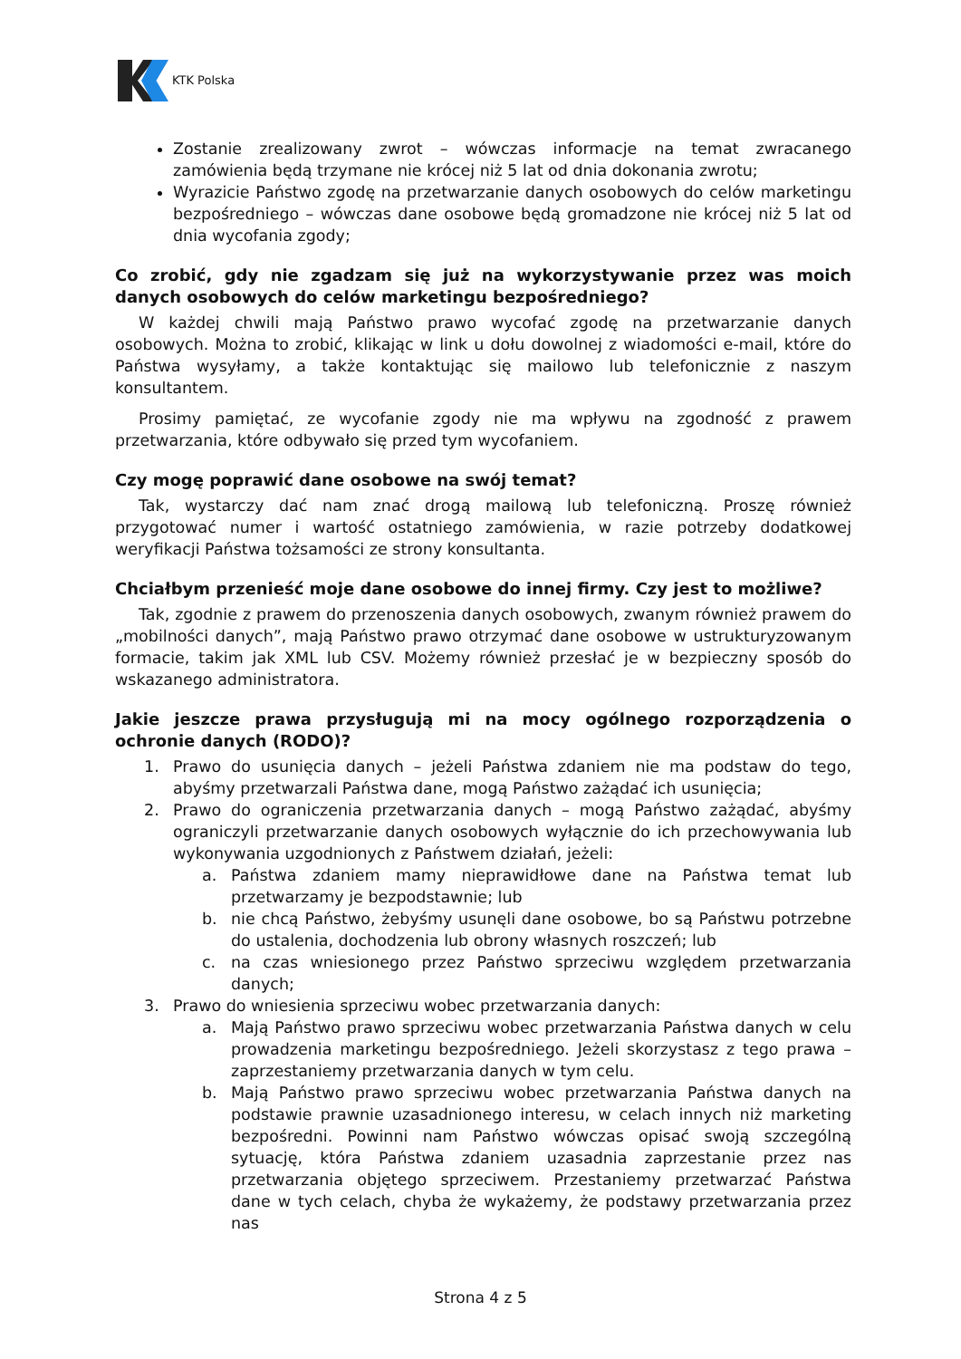KTK Polska
Zostanie zrealizowany zwrot – wówczas informacje na temat zwracanego zamówienia będą trzymane nie krócej niż 5 lat od dnia dokonania zwrotu;
Wyrazicie Państwo zgodę na przetwarzanie danych osobowych do celów marketingu bezpośredniego – wówczas dane osobowe będą gromadzone nie krócej niż 5 lat od dnia wycofania zgody;
Co zrobić, gdy nie zgadzam się już na wykorzystywanie przez was moich danych osobowych do celów marketingu bezpośredniego?
W każdej chwili mają Państwo prawo wycofać zgodę na przetwarzanie danych osobowych. Można to zrobić, klikając w link u dołu dowolnej z wiadomości e-mail, które do Państwa wysyłamy, a także kontaktując się mailowo lub telefonicznie z naszym konsultantem.
Prosimy pamiętać, ze wycofanie zgody nie ma wpływu na zgodność z prawem przetwarzania, które odbywało się przed tym wycofaniem.
Czy mogę poprawić dane osobowe na swój temat?
Tak, wystarczy dać nam znać drogą mailową lub telefoniczną. Proszę również przygotować numer i wartość ostatniego zamówienia, w razie potrzeby dodatkowej weryfikacji Państwa tożsamości ze strony konsultanta.
Chciałbym przenieść moje dane osobowe do innej firmy. Czy jest to możliwe?
Tak, zgodnie z prawem do przenoszenia danych osobowych, zwanym również prawem do „mobilności danych”, mają Państwo prawo otrzymać dane osobowe w ustrukturyzowanym formacie, takim jak XML lub CSV. Możemy również przesłać je w bezpieczny sposób do wskazanego administratora.
Jakie jeszcze prawa przysługują mi na mocy ogólnego rozporządzenia o ochronie danych (RODO)?
1. Prawo do usunięcia danych – jeżeli Państwa zdaniem nie ma podstaw do tego, abyśmy przetwarzali Państwa dane, mogą Państwo zażądać ich usunięcia;
2. Prawo do ograniczenia przetwarzania danych – mogą Państwo zażądać, abyśmy ograniczyli przetwarzanie danych osobowych wyłącznie do ich przechowywania lub wykonywania uzgodnionych z Państwem działań, jeżeli:
a. Państwa zdaniem mamy nieprawidłowe dane na Państwa temat lub przetwarzamy je bezpodstawnie; lub
b. nie chcą Państwo, żebyśmy usunęli dane osobowe, bo są Państwu potrzebne do ustalenia, dochodzenia lub obrony własnych roszczeń; lub
c. na czas wniesionego przez Państwo sprzeciwu względem przetwarzania danych;
3. Prawo do wniesienia sprzeciwu wobec przetwarzania danych:
a. Mają Państwo prawo sprzeciwu wobec przetwarzania Państwa danych w celu prowadzenia marketingu bezpośredniego. Jeżeli skorzystasz z tego prawa – zaprzestaniemy przetwarzania danych w tym celu.
b. Mają Państwo prawo sprzeciwu wobec przetwarzania Państwa danych na podstawie prawnie uzasadnionego interesu, w celach innych niż marketing bezpośredni. Powinni nam Państwo wówczas opisać swoją szczególną sytuację, która Państwa zdaniem uzasadnia zaprzestanie przez nas przetwarzania objętego sprzeciwem. Przestaniemy przetwarzać Państwa dane w tych celach, chyba że wykażemy, że podstawy przetwarzania przez nas
Strona 4 z 5